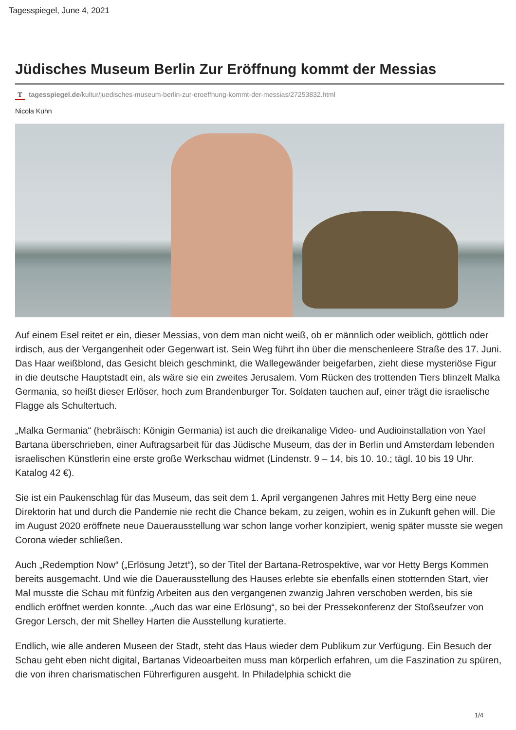Tagesspiegel, June 4, 2021
Jüdisches Museum Berlin Zur Eröffnung kommt der Messias
T tagesspiegel.de/kultur/juedisches-museum-berlin-zur-eroeffnung-kommt-der-messias/27253832.html
Nicola Kuhn
Auf einem Esel reitet er ein, dieser Messias, von dem man nicht weiß, ob er männlich oder weiblich, göttlich oder irdisch, aus der Vergangenheit oder Gegenwart ist. Sein Weg führt ihn über die menschenleere Straße des 17. Juni. Das Haar weißblond, das Gesicht bleich geschminkt, die Wallegewänder beigefarben, zieht diese mysteriöse Figur in die deutsche Hauptstadt ein, als wäre sie ein zweites Jerusalem. Vom Rücken des trottenden Tiers blinzelt Malka Germania, so heißt dieser Erlöser, hoch zum Brandenburger Tor. Soldaten tauchen auf, einer trägt die israelische Flagge als Schultertuch.
„Malka Germania“ (hebräisch: Königin Germania) ist auch die dreikanalige Video- und Audioinstallation von Yael Bartana überschrieben, einer Auftragsarbeit für das Jüdische Museum, das der in Berlin und Amsterdam lebenden israelischen Künstlerin eine erste große Werkschau widmet (Lindenstr. 9 – 14, bis 10. 10.; tägl. 10 bis 19 Uhr. Katalog 42 €).
Sie ist ein Paukenschlag für das Museum, das seit dem 1. April vergangenen Jahres mit Hetty Berg eine neue Direktorin hat und durch die Pandemie nie recht die Chance bekam, zu zeigen, wohin es in Zukunft gehen will. Die im August 2020 eröffnete neue Dauerausstellung war schon lange vorher konzipiert, wenig später musste sie wegen Corona wieder schließen.
Auch „Redemption Now“ („Erlösung Jetzt“), so der Titel der Bartana-Retrospektive, war vor Hetty Bergs Kommen bereits ausgemacht. Und wie die Dauerausstellung des Hauses erlebte sie ebenfalls einen stotternden Start, vier Mal musste die Schau mit fünfzig Arbeiten aus den vergangenen zwanzig Jahren verschoben werden, bis sie endlich eröffnet werden konnte. „Auch das war eine Erlösung“, so bei der Pressekonferenz der Stoßseufzer von Gregor Lersch, der mit Shelley Harten die Ausstellung kuratierte.
Endlich, wie alle anderen Museen der Stadt, steht das Haus wieder dem Publikum zur Verfügung. Ein Besuch der Schau geht eben nicht digital, Bartanas Videoarbeiten muss man körperlich erfahren, um die Faszination zu spüren, die von ihren charismatischen Führerfiguren ausgeht. In Philadelphia schickt die
1/4